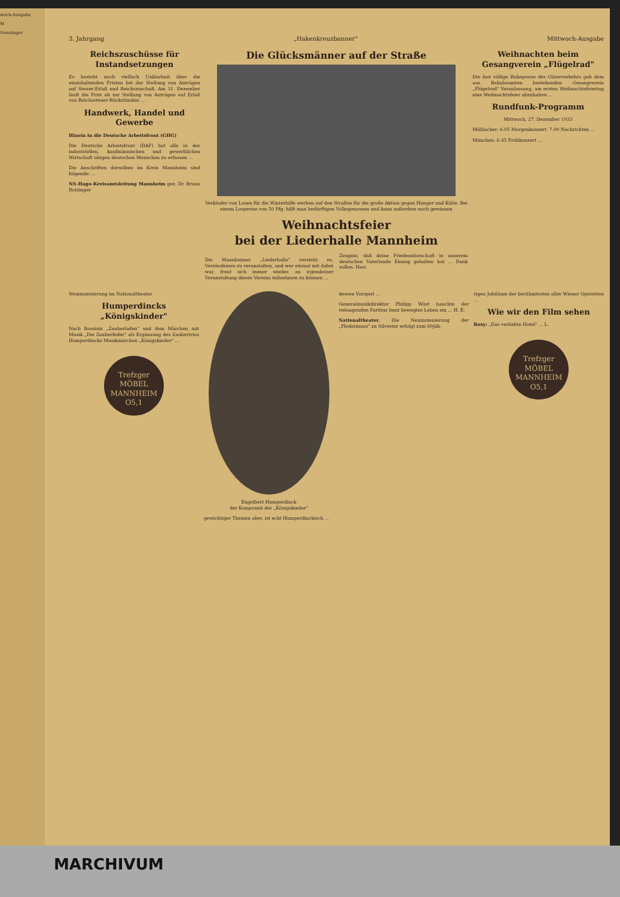woch-Ausgabe
M
Nenninger
3. Jahrgang „Hakenkreuzbanner" Mittwoch-Ausgabe
Reichszuschüsse für Instandsetzungen
Es besteht noch vielfach Unklarheit über die einzuhaltenden Fristen bei der Stellung von Anträgen auf Steuer-Erlaß und Reichszuschuß. Am 31. Dezember läuft die Frist ab zur Stellung von Anträgen auf Erlaß von Reichssteuer-Rückständen ...
Handwerk, Handel und Gewerbe
Hinein in die Deutsche Arbeitsfront (GHG)
Die Deutsche Arbeitsfront (DAF) hat alle in der industriellen, kaufmännischen und gewerblichen Wirtschaft tätigen deutschen Menschen zu erfassen ...
Die Anschriften derselben im Kreis Mannheim sind folgende: ...
NS-Hago-Kreisamtsleitung Mannheim gez. Dr. Bruno Rotzinger
Die Glücksmänner auf der Straße
Verkäufer von Losen für die Winterhilfe werben auf den Straßen für die große Aktion gegen Hunger und Kälte. Bei einem Lospreise von 50 Pfg. hilft man bedürftigen Volksgenossen und kann außerdem noch gewinnen
Weihnachtsfeier
bei der Liederhalle Mannheim
Die Mannheimer „Liederhalle" versteht es, Vereinsfeiern zu veranstalten, und wer einmal mit dabei war, freut sich immer wieder, an irgendeiner Veranstaltung dieses Vereins teilnehmen zu können ...
Zeugnis, daß deine Friedensbotschaft in unserem deutschen Vaterlande Einzug gehalten hat ... Dank zollen. Hari.
Weihnachten beim Gesangverein „Flügelrad"
Die fast völlige Ruhepause des Güterverkehrs gab dem aus Bahnbeamten bestehenden Gesangverein „Flügelrad" Veranlassung, am ersten Weihnachtsfeiertag eine Weihnachtsfeier abzuhalten ...
Rundfunk-Programm
Mittwoch, 27. Dezember 1933
Mühlacker: 6.05 Morgenkonzert. 7.00 Nachrichten ...
München: 6.45 Frühkonzert ...
Neuinszenierung im Nationaltheater
Humperdincks „Königskinder"
Nach Rossinis „Zauberladen" und dem Märchen mit Musik „Die Zauberfeder" als Ergänzung des Zaubertrios Humperdincks Musikmärchen „Königskinder" ...
Trefzger
MÖBEL
MANNHEIM O5,1
Engelbert Humperdinck
der Komponist der „Königskinder"
gewichtiger Themen aber, ist echt Humperdinckisch ...
dessen Vorspiel ...
Generalmusikdirektor Philipp Wüst hauchte der vielsagenden Partitur bunt bewegtes Leben ein ... H. E.
Nationaltheater. Die Neuinszenierung der „Fledermaus" zu Silvester erfolgt zum 60jäh-
rigen Jubiläum der berühmtesten aller Wiener Operetten ...
Wie wir den Film sehen
Roxy: „Das verliebte Hotel" ... L.
Trefzger
MÖBEL
MANNHEIM O5,1
MARCHIVUM